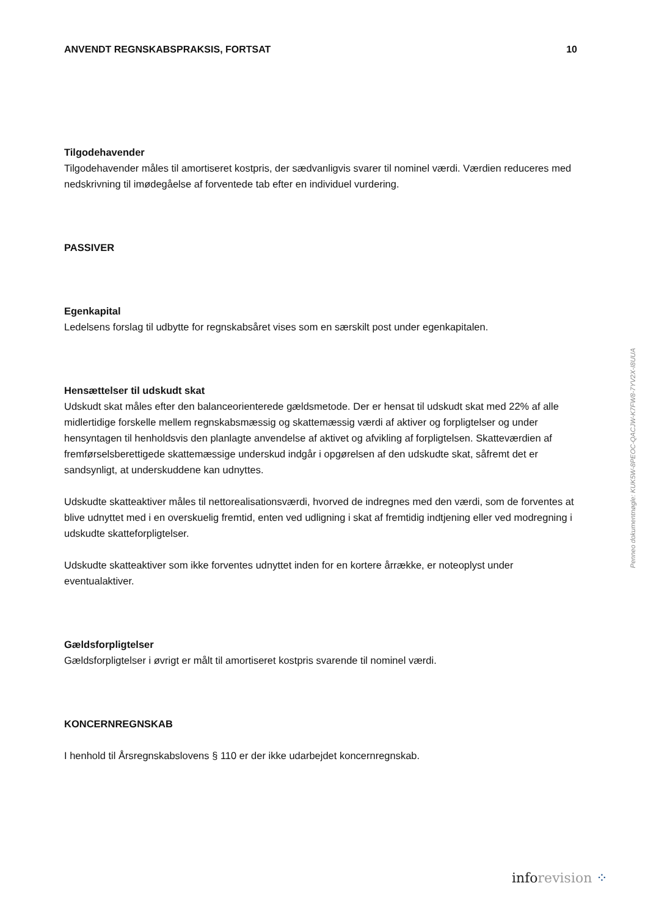ANVENDT REGNSKABSPRAKSIS, FORTSAT 10
Tilgodehavender
Tilgodehavender måles til amortiseret kostpris, der sædvanligvis svarer til nominel værdi. Værdien reduceres med nedskrivning til imødegåelse af forventede tab efter en individuel vurdering.
PASSIVER
Egenkapital
Ledelsens forslag til udbytte for regnskabsåret vises som en særskilt post under egenkapitalen.
Hensættelser til udskudt skat
Udskudt skat måles efter den balanceorienterede gældsmetode. Der er hensat til udskudt skat med 22% af alle midlertidige forskelle mellem regnskabsmæssig og skattemæssig værdi af aktiver og forpligtelser og under hensyntagen til henholdsvis den planlagte anvendelse af aktivet og afvikling af forpligtelsen. Skatteværdien af fremførselsberettigede skattemæssige underskud indgår i opgørelsen af den udskudte skat, såfremt det er sandsynligt, at underskuddene kan udnyttes.
Udskudte skatteaktiver måles til nettorealisationsværdi, hvorved de indregnes med den værdi, som de forventes at blive udnyttet med i en overskuelig fremtid, enten ved udligning i skat af fremtidig indtjening eller ved modregning i udskudte skatteforpligtelser.
Udskudte skatteaktiver som ikke forventes udnyttet inden for en kortere årrække, er noteoplyst under eventualaktiver.
Gældsforpligtelser
Gældsforpligtelser i øvrigt er målt til amortiseret kostpris svarende til nominel værdi.
KONCERNREGNSKAB
I henhold til Årsregnskabslovens § 110 er der ikke udarbejdet koncernregnskab.
Penneo dokumentnøgle: KUK5W-8PEOC-QACJW-K7FW8-7YV2X-I8UUA
info revision ⁘